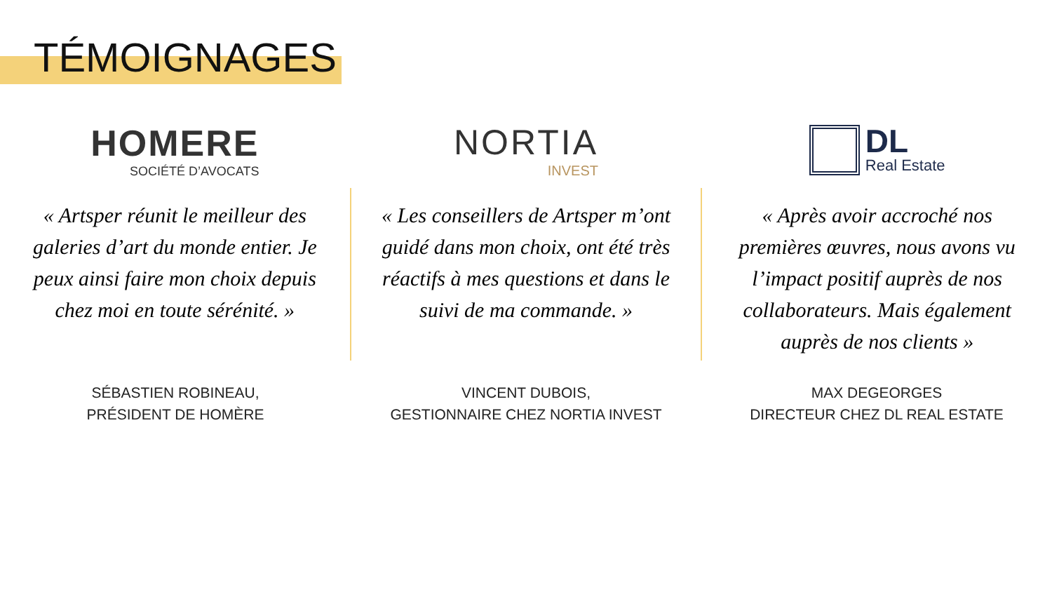TÉMOIGNAGES
HOMERE
SOCIÉTÉ D’AVOCATS
« Artsper réunit le meilleur des galeries d’art du monde entier. Je peux ainsi faire mon choix depuis chez moi en toute sérénité. »
NORTIA
INVEST
« Les conseillers de Artsper m’ont guidé dans mon choix, ont été très réactifs à mes questions et dans le suivi de ma commande. »
DL
Real Estate
« Après avoir accroché nos premières œuvres, nous avons vu l’impact positif auprès de nos collaborateurs. Mais également auprès de nos clients »
SÉBASTIEN ROBINEAU,
PRÉSIDENT DE HOMÈRE
VINCENT DUBOIS,
GESTIONNAIRE CHEZ NORTIA INVEST
MAX DEGEORGES
DIRECTEUR CHEZ DL REAL ESTATE